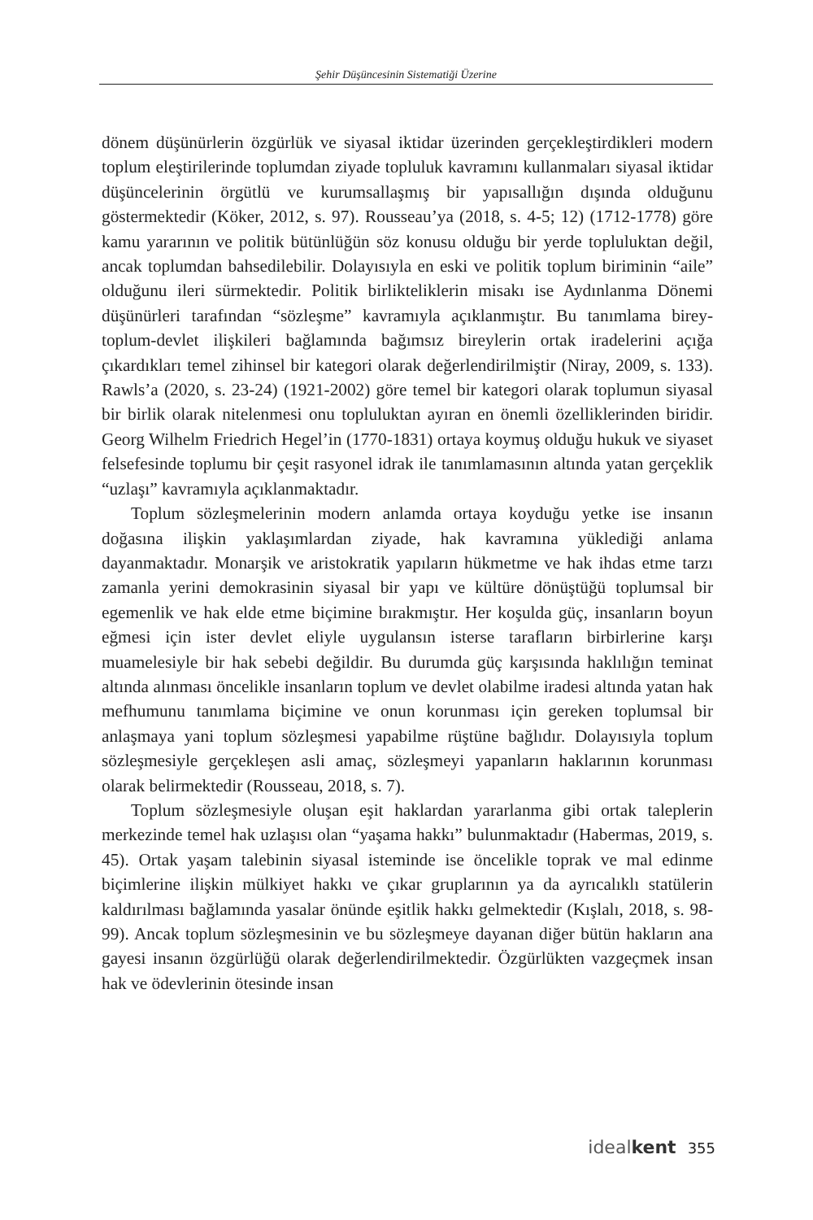Şehir Düşüncesinin Sistematiği Üzerine
dönem düşünürlerin özgürlük ve siyasal iktidar üzerinden gerçekleştirdikleri modern toplum eleştirilerinde toplumdan ziyade topluluk kavramını kullanmaları siyasal iktidar düşüncelerinin örgütlü ve kurumsallaşmış bir yapısallığın dışında olduğunu göstermektedir (Köker, 2012, s. 97). Rousseau’ya (2018, s. 4-5; 12) (1712-1778) göre kamu yararının ve politik bütünlüğün söz konusu olduğu bir yerde topluluktan değil, ancak toplumdan bahsedilebilir. Dolayısıyla en eski ve politik toplum biriminin “aile” olduğunu ileri sürmektedir. Politik birlikteliklerin misakı ise Aydınlanma Dönemi düşünürleri tarafından “sözleşme” kavramıyla açıklanmıştır. Bu tanımlama birey-toplum-devlet ilişkileri bağlamında bağımsız bireylerin ortak iradelerini açığa çıkardıkları temel zihinsel bir kategori olarak değerlendirilmiştir (Niray, 2009, s. 133). Rawls’a (2020, s. 23-24) (1921-2002) göre temel bir kategori olarak toplumun siyasal bir birlik olarak nitelenmesi onu topluluktan ayıran en önemli özelliklerinden biridir. Georg Wilhelm Friedrich Hegel’in (1770-1831) ortaya koymuş olduğu hukuk ve siyaset felsefesinde toplumu bir çeşit rasyonel idrak ile tanımlamasının altında yatan gerçeklik “uzlaşı” kavramıyla açıklanmaktadır.
Toplum sözleşmelerinin modern anlamda ortaya koyduğu yetke ise insanın doğasına ilişkin yaklaşımlardan ziyade, hak kavramına yüklediği anlama dayanmaktadır. Monarşik ve aristokratik yapıların hükmetme ve hak ihdas etme tarzı zamanla yerini demokrasinin siyasal bir yapı ve kültüre dönüştüğü toplumsal bir egemenlik ve hak elde etme biçimine bırakmıştır. Her koşulda güç, insanların boyun eğmesi için ister devlet eliyle uygulansın isterse tarafların birbirlerine karşı muamelesiyle bir hak sebebi değildir. Bu durumda güç karşısında haklılığın teminat altında alınması öncelikle insanların toplum ve devlet olabilme iradesi altında yatan hak mefhumunu tanımlama biçimine ve onun korunması için gereken toplumsal bir anlaşmaya yani toplum sözleşmesi yapabilme rüştüne bağlıdır. Dolayısıyla toplum sözleşmesiyle gerçekleşen asli amaç, sözleşmeyi yapanların haklarının korunması olarak belirmektedir (Rousseau, 2018, s. 7).
Toplum sözleşmesiyle oluşan eşit haklardan yararlanma gibi ortak taleplerin merkezinde temel hak uzlaşısı olan “yaşama hakkı” bulunmaktadır (Habermas, 2019, s. 45). Ortak yaşam talebinin siyasal isteminde ise öncelikle toprak ve mal edinme biçimlerine ilişkin mülkiyet hakkı ve çıkar gruplarının ya da ayrıcalıklı statülerin kaldırılması bağlamında yasalar önünde eşitlik hakkı gelmektedir (Kışlalı, 2018, s. 98-99). Ancak toplum sözleşmesinin ve bu sözleşmeye dayanan diğer bütün hakların ana gayesi insanın özgürlüğü olarak değerlendirilmektedir. Özgürlükten vazgeçmek insan hak ve ödevlerinin ötesinde insan
idealkent 355